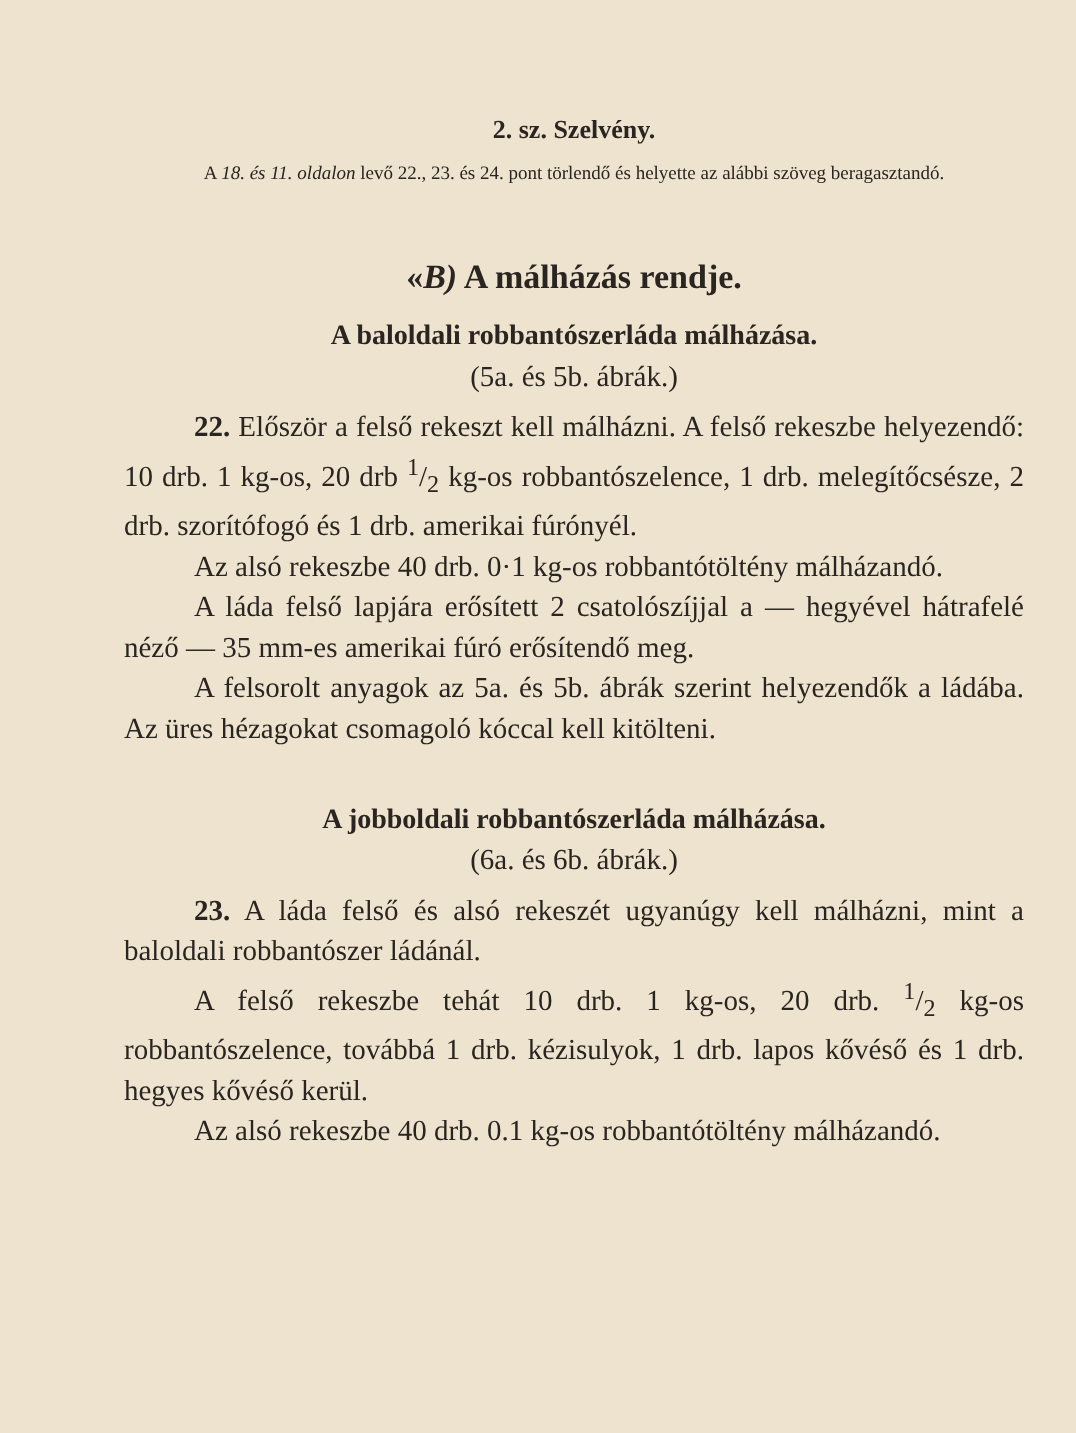2. sz. Szelvény.
A 18. és 11. oldalon levő 22., 23. és 24. pont törlendő és helyette az alábbi szöveg beragasztandó.
«B) A málházás rendje.
A baloldali robbantószerláda málházása.
(5a. és 5b. ábrák.)
22. Először a felső rekeszt kell málházni. A felső rekeszbe helyezendő: 10 drb. 1 kg-os, 20 drb 1/2 kg-os robbantószelence, 1 drb. melegítőcsésze, 2 drb. szorítófogó és 1 drb. amerikai fúrónyél.
Az alsó rekeszbe 40 drb. 0·1 kg-os robbantótöltény málházandó.
A láda felső lapjára erősített 2 csatolószíjjal a — hegyével hátrafelé néző — 35 mm-es amerikai fúró erősítendő meg.
A felsorolt anyagok az 5a. és 5b. ábrák szerint helyezendők a ládába. Az üres hézagokat csomagoló kóccal kell kitölteni.
A jobboldali robbantószerláda málházása.
(6a. és 6b. ábrák.)
23. A láda felső és alsó rekeszét ugyanúgy kell málházni, mint a baloldali robbantószer ládánál.
A felső rekeszbe tehát 10 drb. 1 kg-os, 20 drb. 1/2 kg-os robbantószelence, továbbá 1 drb. kézisulyok, 1 drb. lapos kővéső és 1 drb. hegyes kővéső kerül.
Az alsó rekeszbe 40 drb. 0.1 kg-os robbantótöltény málházandó.